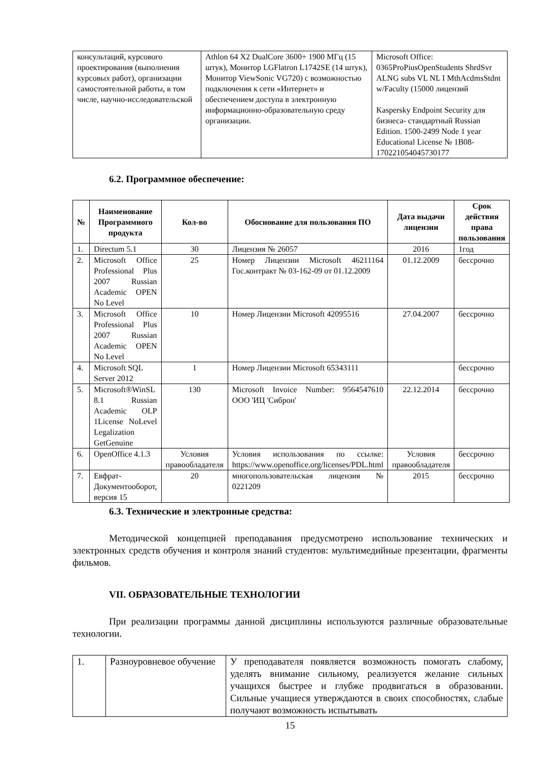| консультаций, курсового проектирования (выполнения курсовых работ), организации самостоятельной работы, в том числе, научно-исследовательской | Athlon 64 X2 DualCore 3600+ 1900 МГц (15 штук), Монитор LGFlatron L1742SE (14 штук), Монитор ViewSonic VG720) с возможностью подключения к сети «Интернет» и обеспечением доступа в электронную информационно-образовательную среду организации. | Microsoft Office: 0365ProPiusOpenStudents ShrdSvr ALNG subs VL NL I MthAcdmsStdnt w/Faculty (15000 лицензий Kaspersky Endpoint Security для бизнеса- стандартный Russian Edition. 1500-2499 Node 1 year Educational License № 1B08-170221054045730177 |
6.2. Программное обеспечение:
| № | Наименование Программного продукта | Кол-во | Обоснование для пользования ПО | Дата выдачи лицензии | Срок действия права пользования |
| --- | --- | --- | --- | --- | --- |
| 1. | Directum 5.1 | 30 | Лицензия № 26057 | 2016 | 1год |
| 2. | Microsoft Office Professional Plus 2007 Russian Academic OPEN No Level | 25 | Номер Лицензии Microsoft 46211164 Гос.контракт № 03-162-09 от 01.12.2009 | 01.12.2009 | бессрочно |
| 3. | Microsoft Office Professional Plus 2007 Russian Academic OPEN No Level | 10 | Номер Лицензии Microsoft 42095516 | 27.04.2007 | бессрочно |
| 4. | Microsoft SQL Server 2012 | 1 | Номер Лицензии Microsoft 65343111 | | бессрочно |
| 5. | Microsoft®WinSL 8.1 Russian Academic OLP 1License NoLevel Legalization GetGenuine | 130 | Microsoft Invoice Number: 9564547610 ООО 'ИЦ 'Сиброн' | 22.12.2014 | бессрочно |
| 6. | OpenOffice 4.1.3 | Условия правообладателя | Условия использования по ссылке: https://www.openoffice.org/licenses/PDL.html | Условия правообладателя | бессрочно |
| 7. | Евфрат-Документооборот, версия 15 | 20 | многопользовательская лицензия № 0221209 | 2015 | бессрочно |
6.3. Технические и электронные средства:
Методической концепцией преподавания предусмотрено использование технических и электронных средств обучения и контроля знаний студентов: мультимедийные презентации, фрагменты фильмов.
VII. ОБРАЗОВАТЕЛЬНЫЕ ТЕХНОЛОГИИ
При реализации программы данной дисциплины используются различные образовательные технологии.
| 1. | Разноуровневое обучение | У преподавателя появляется возможность помогать слабому, уделять внимание сильному, реализуется желание сильных учащихся быстрее и глубже продвигаться в образовании. Сильные учащиеся утверждаются в своих способностях, слабые получают возможность испытывать |
15